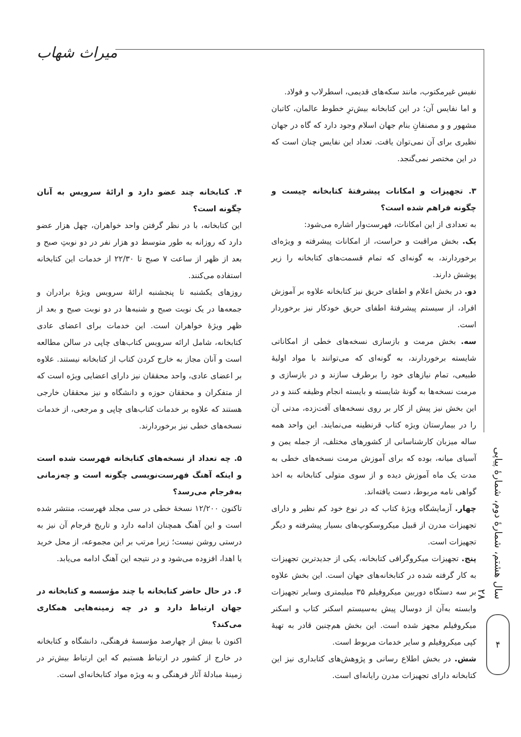میراث شهاب
نفیس غیرمکتوب، مانند سکه‌های قدیمی، اسطرلاب و فولاد.
و اما نفایس آن؛ در این کتابخانه بیش‌ترِ خطوط عالمان، کاتبان مشهور و و مصنفانِ بنام جهان اسلام وجود دارد که گاه در جهان نظیری برای آن نمی‌توان یافت. تعداد این نفایس چنان است که در این مختصر نمی‌گنجد.
۳. تجهیزات و امکانات پیشرفتهٔ کتابخانه چیست و چگونه فراهم شده است؟
به تعدادی از این امکانات، فهرست‌وار اشاره می‌شود:
یک. بخش مراقبت و حراست، از امکانات پیشرفته و ویژه‌ای برخوردارند، به گونه‌ای که تمام قسمت‌های کتابخانه را زیر پوشش دارند.
دو. در بخش اعلام و اطفای حریق نیز کتابخانه علاوه بر آموزش افراد، از سیستم پیشرفتهٔ اطفای حریق خودکار نیز برخوردار است.
سه. بخش مرمت و بازسازی نسخه‌های خطی از امکاناتی شایسته برخوردارند، به گونه‌ای که می‌توانند با مواد اولیهٔ طبیعی، تمام نیازهای خود را برطرف سازند و در بازسازی و مرمت نسخه‌ها به گونهٔ شایسته و بایسته انجام وظیفه کنند و در این بخش نیز پیش از کار بر روی نسخه‌های آفت‌زده، مدتی آن را در بیمارستان ویژه کتاب قرنطینه می‌نمایند. این واحد همه ساله میزبان کارشناسانی از کشورهای مختلف، از جمله یمن و آسیای میانه، بوده که برای آموزش مرمت نسخه‌های خطی به مدت یک ماه آموزش دیده و از سوی متولی کتابخانه به اخذ گواهی نامه مربوط، دست یافته‌اند.
چهار. آزمایشگاه ویژهٔ کتاب که در نوع خود کم نظیر و دارای تجهیزات مدرن از قبیل میکروسکوپ‌های بسیار پیشرفته و دیگر تجهیزات است.
پنج. تجهیزات میکروگرافی کتابخانه، یکی از جدیدترین تجهیزات به کار گرفته شده در کتابخانه‌های جهان است. این بخش علاوه بر سه دستگاه دوربین میکروفیلم ۳۵ میلیمتری وسایر تجهیزات وابسته به‌آن از دوسال پیش به‌سیستم اسکنر کتاب و اسکنر میکروفیلم مجهز شده است. این بخش هم‌چنین قادر به تهیهٔ کپی میکروفیلم و سایر خدمات مربوط است.
شش. در بخش اطلاع رسانی و پژوهش‌های کتابداری نیز این کتابخانه دارای تجهیزات مدرن رایانه‌ای است.
۴. کتابخانه چند عضو دارد و ارائهٔ سرویس به آنان چگونه است؟
این کتابخانه، با در نظر گرفتن واحد خواهران، چهل هزار عضو دارد که روزانه به طور متوسط دو هزار نفر در دو نوبتِ صبح و بعد از ظهر از ساعت ۷ صبح تا ۲۲/۳۰ از خدمات این کتابخانه استفاده می‌کنند.
روزهای یکشنبه تا پنجشنبه ارائهٔ سرویس ویژهٔ برادران و جمعه‌ها در یک نوبت صبح و شنبه‌ها در دو نوبت صبح و بعد از ظهر ویژهٔ خواهران است. این خدمات برای اعضای عادی کتابخانه، شامل ارائه سرویس کتاب‌های چاپی در سالن مطالعه است و آنان مجاز به خارج کردن کتاب از کتابخانه نیستند. علاوه بر اعضای عادی، واحد محققان نیز دارای اعضایی ویژه است که از متفکران و محققان حوزه و دانشگاه و نیز محققان خارجی هستند که علاوه بر خدمات کتاب‌های چاپی و مرجعی، از خدمات نسخه‌های خطی نیز برخوردارند.
۵. چه تعداد از نسخه‌های کتابخانه فهرست شده است و اینکه آهنگ فهرست‌نویسی چگونه است و چه‌زمانی به‌فرجام می‌رسد؟
تاکنون ۱۲/۲۰۰ نسخهٔ خطی در سی مجلد فهرست، منتشر شده است و این آهنگ همچنان ادامه دارد و تاریخ فرجام آن نیز به درستی روشن نیست؛ زیرا مرتب بر این مجموعه، از محل خرید یا اهدا، افزوده می‌شود و در نتیجه این آهنگ ادامه می‌یابد.
۶. در حال حاضر کتابخانه با چند مؤسسه و کتابخانه در جهان ارتباط دارد و در چه زمینه‌هایی همکاری می‌کند؟
اکنون با بیش از چهارصد مؤسسهٔ فرهنگی، دانشگاه و کتابخانه در خارج از کشور در ارتباط هستیم که این ارتباط بیش‌تر در زمینهٔ مبادلهٔ آثار فرهنگی و به ویژه مواد کتابخانه‌ای است.
سال هشتم، شمارهٔ دوم، شمارهٔ پیاپی ۲۸
۴